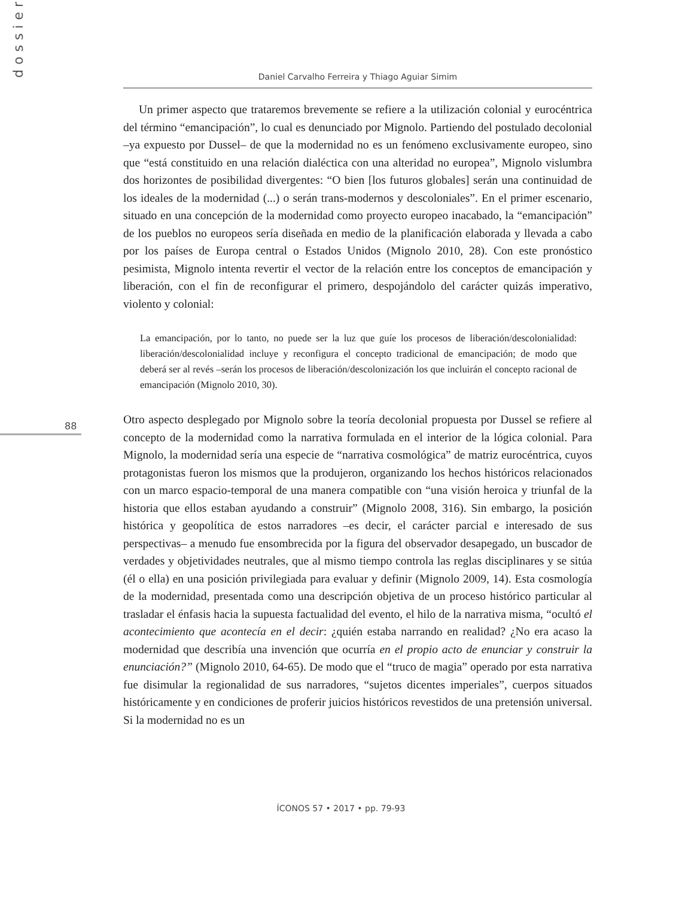dossier
Daniel Carvalho Ferreira y Thiago Aguiar Simim
88
Un primer aspecto que trataremos brevemente se refiere a la utilización colonial y eurocéntrica del término “emancipación”, lo cual es denunciado por Mignolo. Partiendo del postulado decolonial –ya expuesto por Dussel– de que la modernidad no es un fenómeno exclusivamente europeo, sino que “está constituido en una relación dialéctica con una alteridad no europea”, Mignolo vislumbra dos horizontes de posibilidad divergentes: “O bien [los futuros globales] serán una continuidad de los ideales de la modernidad (...) o serán trans-modernos y descoloniales”. En el primer escenario, situado en una concepción de la modernidad como proyecto europeo inacabado, la “emancipación” de los pueblos no europeos sería diseñada en medio de la planificación elaborada y llevada a cabo por los países de Europa central o Estados Unidos (Mignolo 2010, 28). Con este pronóstico pesimista, Mignolo intenta revertir el vector de la relación entre los conceptos de emancipación y liberación, con el fin de reconfigurar el primero, despojándolo del carácter quizás imperativo, violento y colonial:
La emancipación, por lo tanto, no puede ser la luz que guíe los procesos de liberación/descolonialidad: liberación/descolonialidad incluye y reconfigura el concepto tradicional de emancipación; de modo que deberá ser al revés –serán los procesos de liberación/descolonización los que incluirán el concepto racional de emancipación (Mignolo 2010, 30).
Otro aspecto desplegado por Mignolo sobre la teoría decolonial propuesta por Dussel se refiere al concepto de la modernidad como la narrativa formulada en el interior de la lógica colonial. Para Mignolo, la modernidad sería una especie de “narrativa cosmológica” de matriz eurocéntrica, cuyos protagonistas fueron los mismos que la produjeron, organizando los hechos históricos relacionados con un marco espacio-temporal de una manera compatible con “una visión heroica y triunfal de la historia que ellos estaban ayudando a construir” (Mignolo 2008, 316). Sin embargo, la posición histórica y geopolítica de estos narradores –es decir, el carácter parcial e interesado de sus perspectivas– a menudo fue ensombrecida por la figura del observador desapegado, un buscador de verdades y objetividades neutrales, que al mismo tiempo controla las reglas disciplinares y se sitúa (él o ella) en una posición privilegiada para evaluar y definir (Mignolo 2009, 14). Esta cosmología de la modernidad, presentada como una descripción objetiva de un proceso histórico particular al trasladar el énfasis hacia la supuesta factualidad del evento, el hilo de la narrativa misma, “ocultó el acontecimiento que acontecía en el decir: ¿quién estaba narrando en realidad? ¿No era acaso la modernidad que describía una invención que ocurría en el propio acto de enunciar y construir la enunciación?” (Mignolo 2010, 64-65). De modo que el “truco de magia” operado por esta narrativa fue disimular la regionalidad de sus narradores, “sujetos dicentes imperiales”, cuerpos situados históricamente y en condiciones de proferir juicios históricos revestidos de una pretensión universal. Si la modernidad no es un
ÍCONOS 57 • 2017 • pp. 79-93